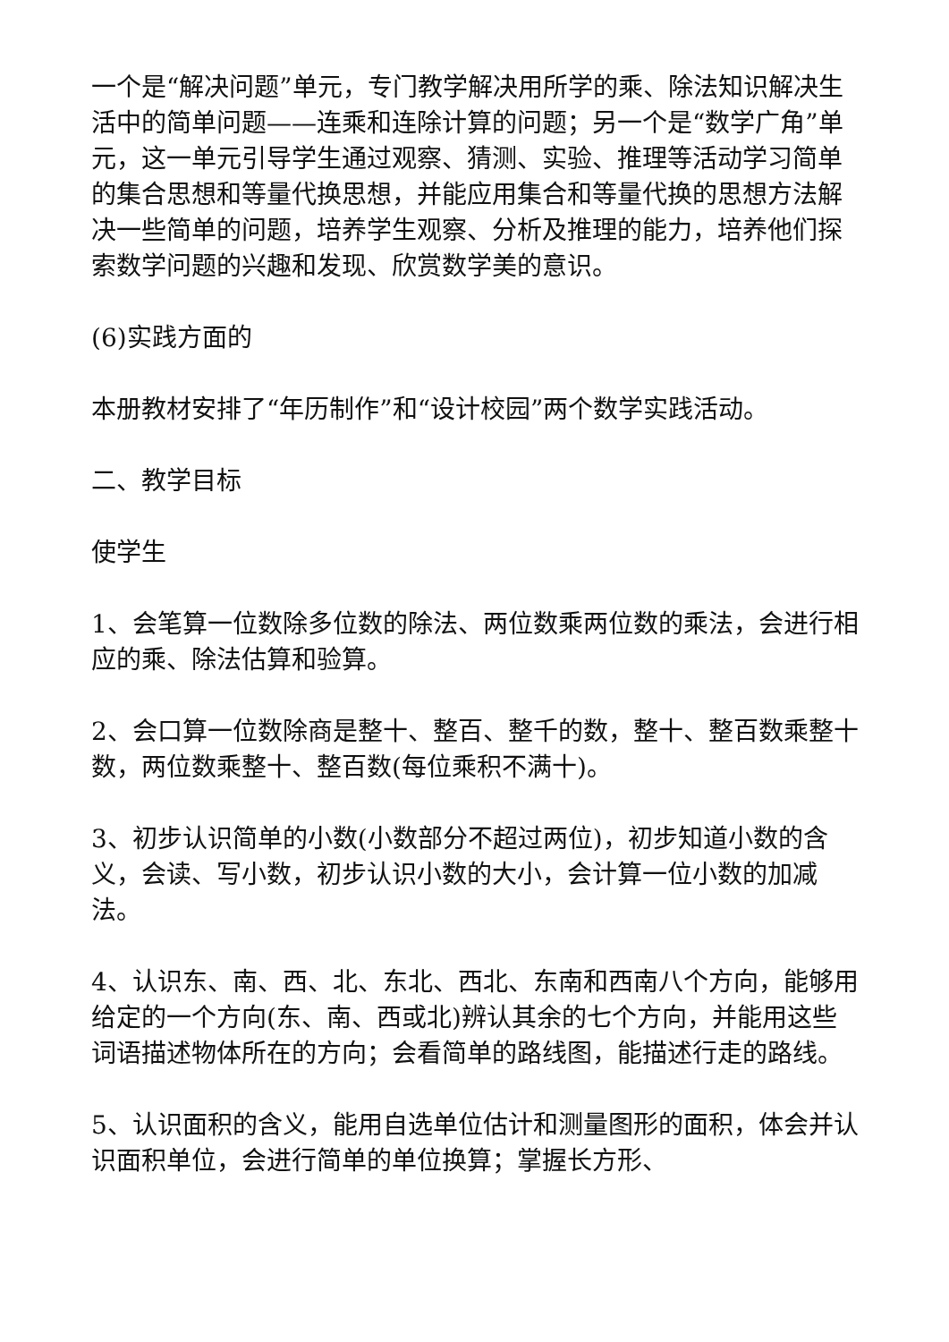一个是“解决问题”单元，专门教学解决用所学的乘、除法知识解决生活中的简单问题——连乘和连除计算的问题；另一个是“数学广角”单元，这一单元引导学生通过观察、猜测、实验、推理等活动学习简单的集合思想和等量代换思想，并能应用集合和等量代换的思想方法解决一些简单的问题，培养学生观察、分析及推理的能力，培养他们探索数学问题的兴趣和发现、欣赏数学美的意识。
(6)实践方面的
本册教材安排了“年历制作”和“设计校园”两个数学实践活动。
二、教学目标
使学生
1、会笔算一位数除多位数的除法、两位数乘两位数的乘法，会进行相应的乘、除法估算和验算。
2、会口算一位数除商是整十、整百、整千的数，整十、整百数乘整十数，两位数乘整十、整百数(每位乘积不满十)。
3、初步认识简单的小数(小数部分不超过两位)，初步知道小数的含义，会读、写小数，初步认识小数的大小，会计算一位小数的加减法。
4、认识东、南、西、北、东北、西北、东南和西南八个方向，能够用给定的一个方向(东、南、西或北)辨认其余的七个方向，并能用这些词语描述物体所在的方向；会看简单的路线图，能描述行走的路线。
5、认识面积的含义，能用自选单位估计和测量图形的面积，体会并认识面积单位，会进行简单的单位换算；掌握长方形、